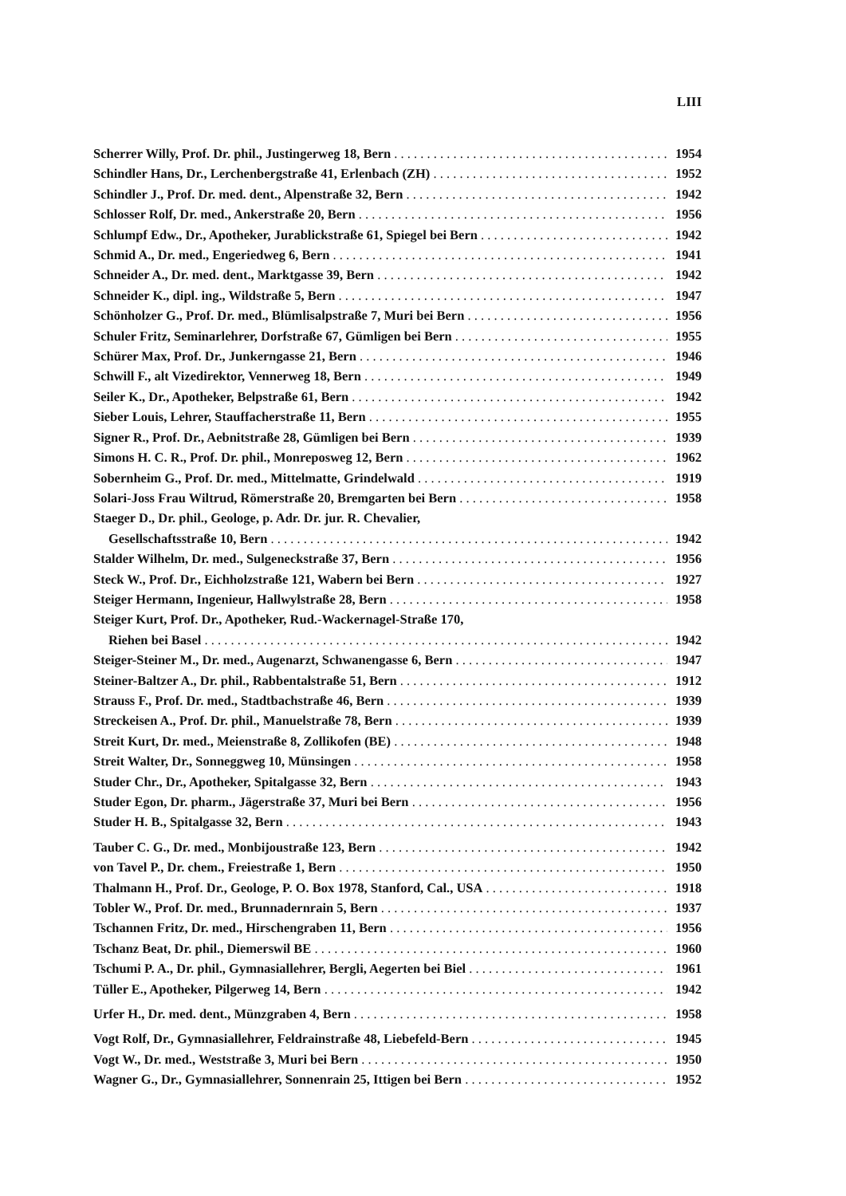LIII
Scherrer Willy, Prof. Dr. phil., Justingerweg 18, Bern 1954
Schindler Hans, Dr., Lerchenbergstraße 41, Erlenbach (ZH) 1952
Schindler J., Prof. Dr. med. dent., Alpenstraße 32, Bern 1942
Schlosser Rolf, Dr. med., Ankerstraße 20, Bern 1956
Schlumpf Edw., Dr., Apotheker, Jurablickstraße 61, Spiegel bei Bern 1942
Schmid A., Dr. med., Engeriedweg 6, Bern 1941
Schneider A., Dr. med. dent., Marktgasse 39, Bern 1942
Schneider K., dipl. ing., Wildstraße 5, Bern 1947
Schönholzer G., Prof. Dr. med., Blümlisalpstraße 7, Muri bei Bern 1956
Schuler Fritz, Seminarlehrer, Dorfstraße 67, Gümligen bei Bern 1955
Schürer Max, Prof. Dr., Junkerngasse 21, Bern 1946
Schwill F., alt Vizedirektor, Vennerweg 18, Bern 1949
Seiler K., Dr., Apotheker, Belpstraße 61, Bern 1942
Sieber Louis, Lehrer, Stauffacherstraße 11, Bern 1955
Signer R., Prof. Dr., Aebnitstraße 28, Gümligen bei Bern 1939
Simons H. C. R., Prof. Dr. phil., Monreposweg 12, Bern 1962
Sobernheim G., Prof. Dr. med., Mittelmatte, Grindelwald 1919
Solari-Joss Frau Wiltrud, Römerstraße 20, Bremgarten bei Bern 1958
Staeger D., Dr. phil., Geologe, p. Adr. Dr. jur. R. Chevalier,
Gesellschaftsstraße 10, Bern 1942
Stalder Wilhelm, Dr. med., Sulgeneckstraße 37, Bern 1956
Steck W., Prof. Dr., Eichholzstraße 121, Wabern bei Bern 1927
Steiger Hermann, Ingenieur, Hallwylstraße 28, Bern 1958
Steiger Kurt, Prof. Dr., Apotheker, Rud.-Wackernagel-Straße 170,
Riehen bei Basel 1942
Steiger-Steiner M., Dr. med., Augenarzt, Schwanengasse 6, Bern 1947
Steiner-Baltzer A., Dr. phil., Rabbentalstraße 51, Bern 1912
Strauss F., Prof. Dr. med., Stadtbachstraße 46, Bern 1939
Streckeisen A., Prof. Dr. phil., Manuelstraße 78, Bern 1939
Streit Kurt, Dr. med., Meienstraße 8, Zollikofen (BE) 1948
Streit Walter, Dr., Sonneggweg 10, Münsingen 1958
Studer Chr., Dr., Apotheker, Spitalgasse 32, Bern 1943
Studer Egon, Dr. pharm., Jägerstraße 37, Muri bei Bern 1956
Studer H. B., Spitalgasse 32, Bern 1943
Tauber C. G., Dr. med., Monbijoustraße 123, Bern 1942
von Tavel P., Dr. chem., Freiestraße 1, Bern 1950
Thalmann H., Prof. Dr., Geologe, P. O. Box 1978, Stanford, Cal., USA 1918
Tobler W., Prof. Dr. med., Brunnadernrain 5, Bern 1937
Tschannen Fritz, Dr. med., Hirschengraben 11, Bern 1956
Tschanz Beat, Dr. phil., Diemerswil BE 1960
Tschumi P. A., Dr. phil., Gymnasiallehrer, Bergli, Aegerten bei Biel 1961
Tüller E., Apotheker, Pilgerweg 14, Bern 1942
Urfer H., Dr. med. dent., Münzgraben 4, Bern 1958
Vogt Rolf, Dr., Gymnasiallehrer, Feldrainstraße 48, Liebefeld-Bern 1945
Vogt W., Dr. med., Weststraße 3, Muri bei Bern 1950
Wagner G., Dr., Gymnasiallehrer, Sonnenrain 25, Ittigen bei Bern 1952